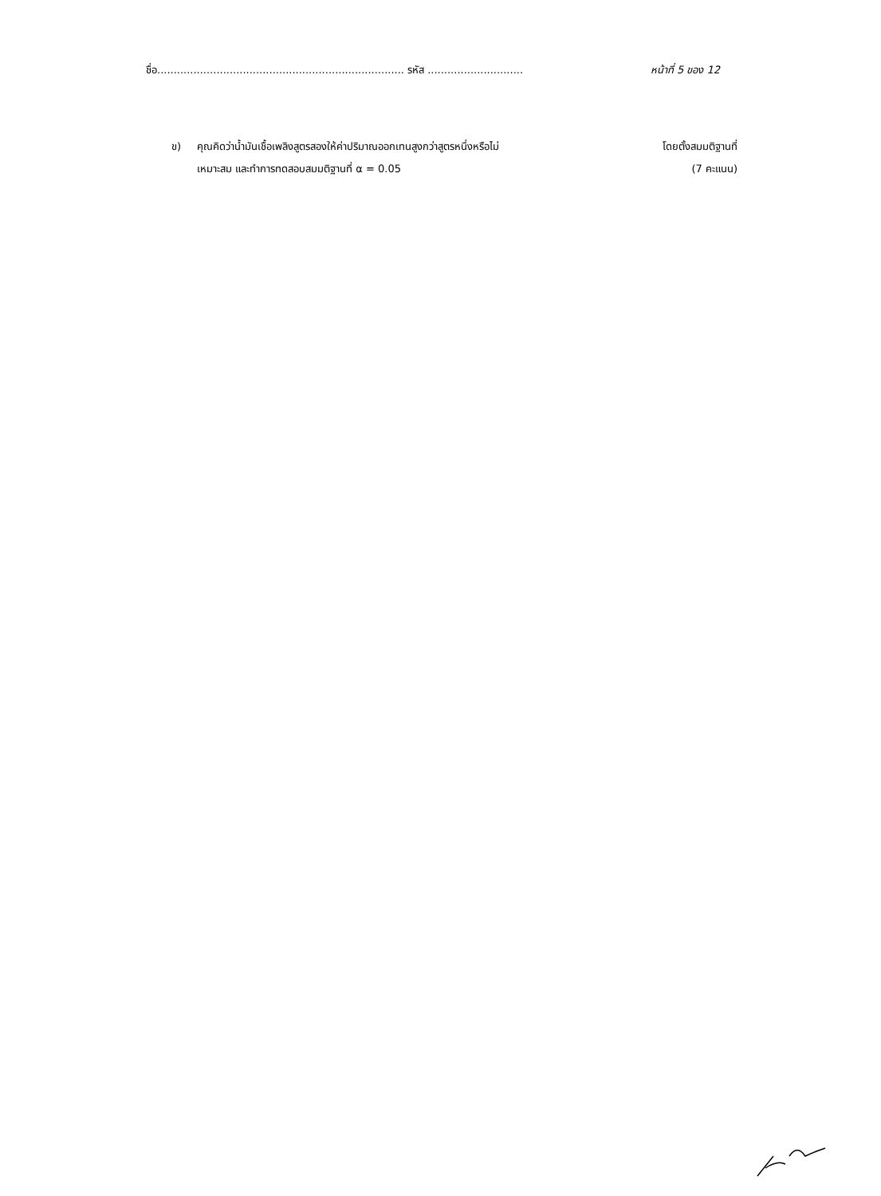ชื่อ........................................................................... รหัส ............................. หน้าที่ 5 ของ 12
ข) คุณคิดว่าน้ำมันเชื้อเพลิงสูตรสองให้ค่าปริมาณออกเทนสูงกว่าสูตรหนึ่งหรือไม่ โดยตั้งสมมติฐานที่
เหมาะสม และทำการทดสอบสมมติฐานที่ α = 0.05 (7 คะแนน)